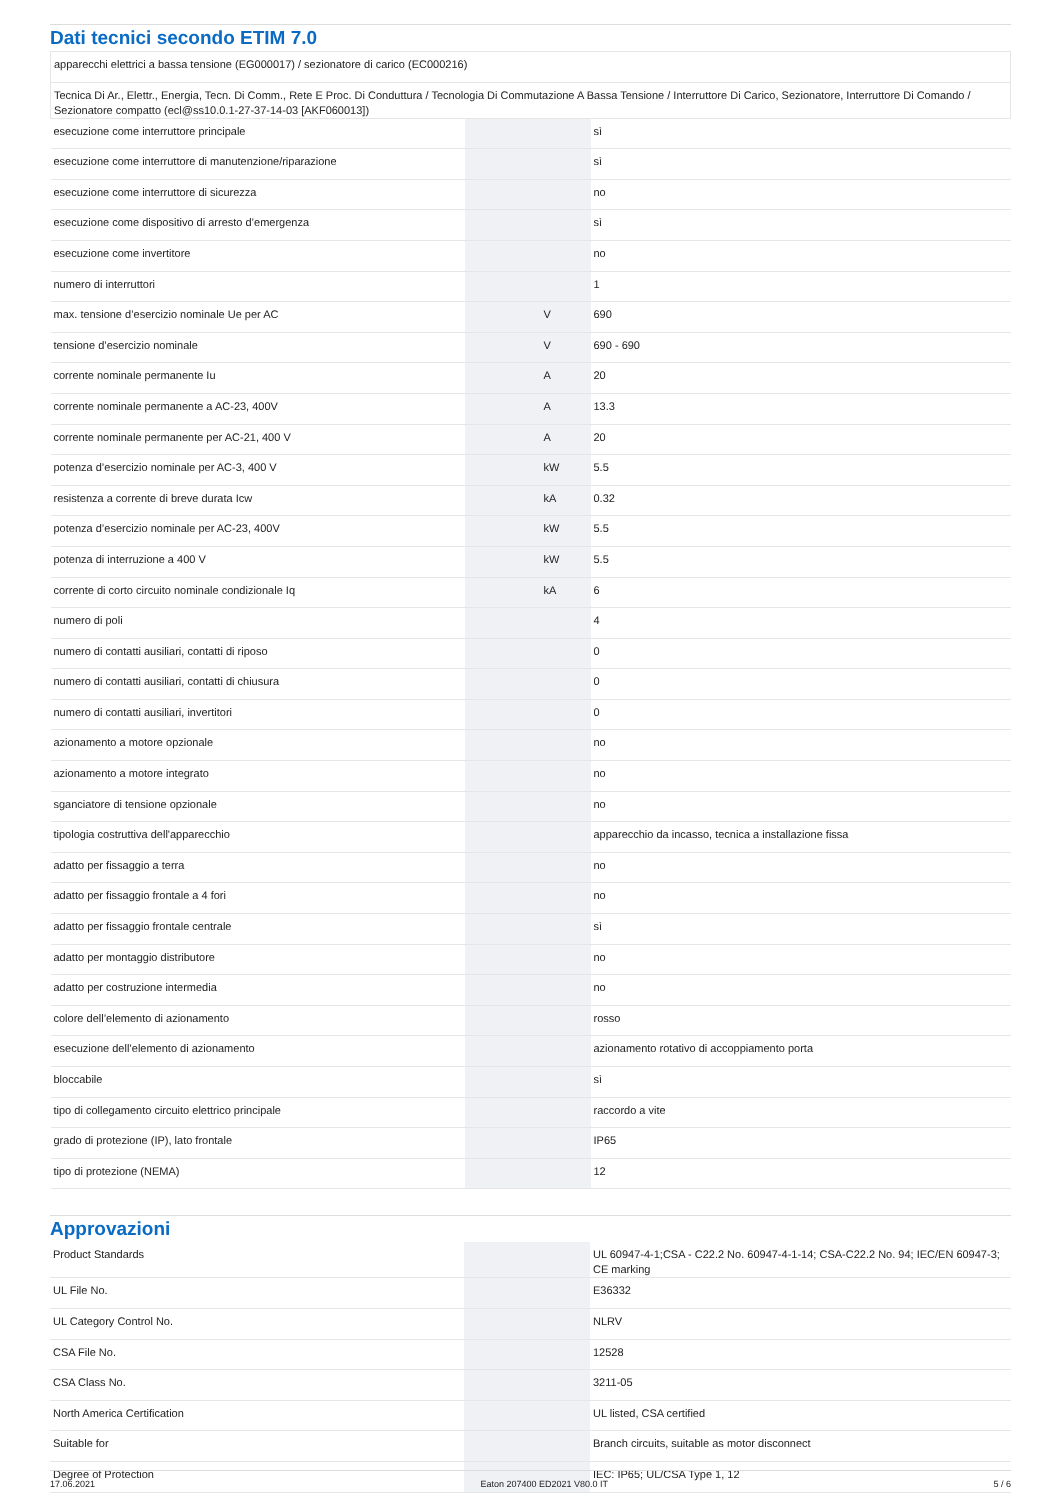Dati tecnici secondo ETIM 7.0
| apparecchi elettrici a bassa tensione (EG000017) / sezionatore di carico (EC000216) | | | |
| Tecnica Di Ar., Elettr., Energia, Tecn. Di Comm., Rete E Proc. Di Conduttura / Tecnologia Di Commutazione A Bassa Tensione / Interruttore Di Carico, Sezionatore, Interruttore Di Comando / Sezionatore compatto (ecl@ss10.0.1-27-37-14-03 [AKF060013]) | | | |
| esecuzione come interruttore principale | | | sì |
| esecuzione come interruttore di manutenzione/riparazione | | | sì |
| esecuzione come interruttore di sicurezza | | | no |
| esecuzione come dispositivo di arresto d’emergenza | | | sì |
| esecuzione come invertitore | | | no |
| numero di interruttori | | | 1 |
| max. tensione d’esercizio nominale Ue per AC | | V | 690 |
| tensione d’esercizio nominale | | V | 690 - 690 |
| corrente nominale permanente Iu | | A | 20 |
| corrente nominale permanente a AC-23, 400V | | A | 13.3 |
| corrente nominale permanente per AC-21, 400 V | | A | 20 |
| potenza d’esercizio nominale per AC-3, 400 V | | kW | 5.5 |
| resistenza a corrente di breve durata Icw | | kA | 0.32 |
| potenza d’esercizio nominale per AC-23, 400V | | kW | 5.5 |
| potenza di interruzione a 400 V | | kW | 5.5 |
| corrente di corto circuito nominale condizionale Iq | | kA | 6 |
| numero di poli | | | 4 |
| numero di contatti ausiliari, contatti di riposo | | | 0 |
| numero di contatti ausiliari, contatti di chiusura | | | 0 |
| numero di contatti ausiliari, invertitori | | | 0 |
| azionamento a motore opzionale | | | no |
| azionamento a motore integrato | | | no |
| sganciatore di tensione opzionale | | | no |
| tipologia costruttiva dell'apparecchio | | | apparecchio da incasso, tecnica a installazione fissa |
| adatto per fissaggio a terra | | | no |
| adatto per fissaggio frontale a 4 fori | | | no |
| adatto per fissaggio frontale centrale | | | sì |
| adatto per montaggio distributore | | | no |
| adatto per costruzione intermedia | | | no |
| colore dell’elemento di azionamento | | | rosso |
| esecuzione dell’elemento di azionamento | | | azionamento rotativo di accoppiamento porta |
| bloccabile | | | sì |
| tipo di collegamento circuito elettrico principale | | | raccordo a vite |
| grado di protezione (IP), lato frontale | | | IP65 |
| tipo di protezione (NEMA) | | | 12 |
Approvazioni
| Product Standards | | | UL 60947-4-1;CSA - C22.2 No. 60947-4-1-14; CSA-C22.2 No. 94; IEC/EN 60947-3; CE marking |
| UL File No. | | | E36332 |
| UL Category Control No. | | | NLRV |
| CSA File No. | | | 12528 |
| CSA Class No. | | | 3211-05 |
| North America Certification | | | UL listed, CSA certified |
| Suitable for | | | Branch circuits, suitable as motor disconnect |
| Degree of Protection | | | IEC: IP65; UL/CSA Type 1, 12 |
17.06.2021 Eaton 207400 ED2021 V80.0 IT 5 / 6